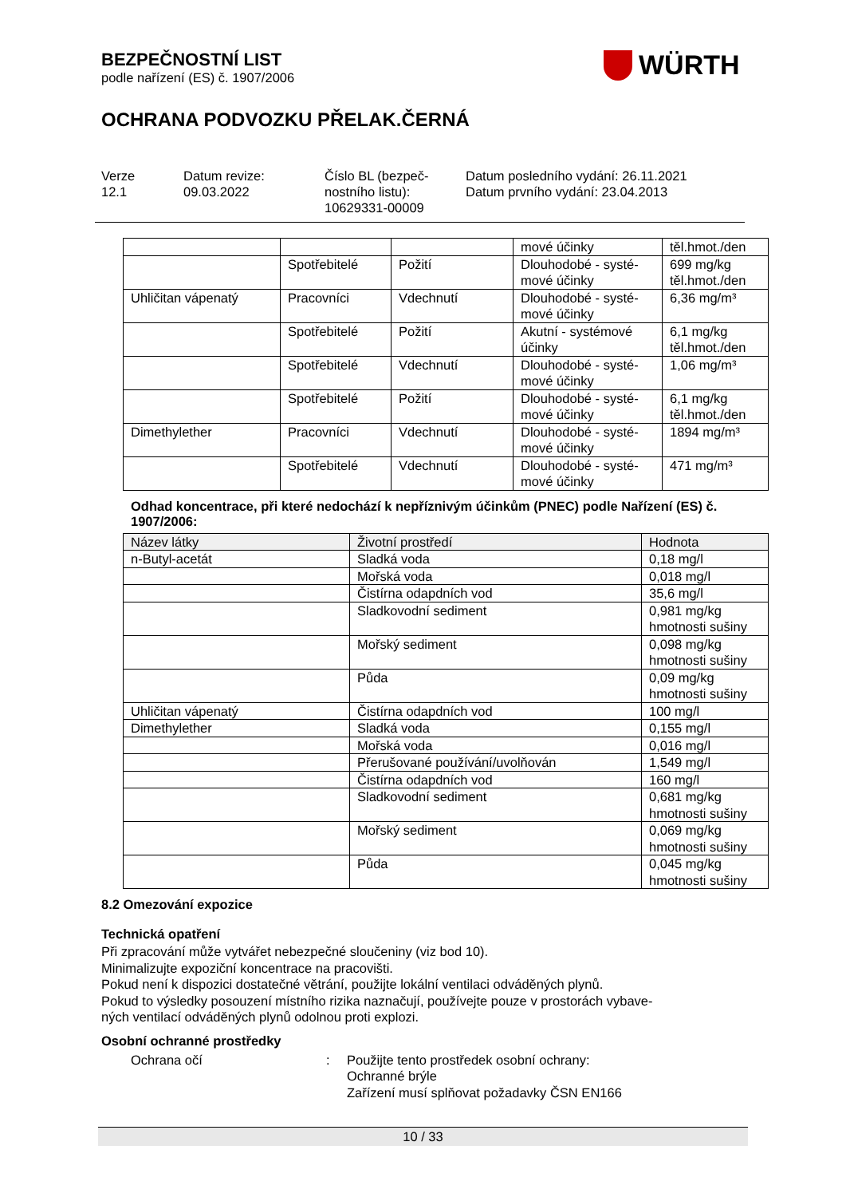BEZPEČNOSTNÍ LIST
podle nařízení (ES) č. 1907/2006
WÜRTH
OCHRANA PODVOZKU PŘELAK.ČERNÁ
Verze
12.1
Datum revize:
09.03.2022
Číslo BL (bezpeč-
nostního listu):
10629331-00009
Datum posledního vydání: 26.11.2021
Datum prvního vydání: 23.04.2013
| | | | mové účinky | těl.hmot./den |
| | Spotřebitelé | Požití | Dlouhodobé - systé- mové účinky | 699 mg/kg těl.hmot./den |
| Uhličitan vápenatý | Pracovníci | Vdechnutí | Dlouhodobé - systé- mové účinky | 6,36 mg/m³ |
| | Spotřebitelé | Požití | Akutní - systémové účinky | 6,1 mg/kg těl.hmot./den |
| | Spotřebitelé | Vdechnutí | Dlouhodobé - systé- mové účinky | 1,06 mg/m³ |
| | Spotřebitelé | Požití | Dlouhodobé - systé- mové účinky | 6,1 mg/kg těl.hmot./den |
| Dimethylether | Pracovníci | Vdechnutí | Dlouhodobé - systé- mové účinky | 1894 mg/m³ |
| | Spotřebitelé | Vdechnutí | Dlouhodobé - systé- mové účinky | 471 mg/m³ |
Odhad koncentrace, při které nedochází k nepříznivým účinkům (PNEC) podle Nařízení (ES) č. 1907/2006:
| Název látky | Životní prostředí | Hodnota |
| --- | --- | --- |
| n-Butyl-acetát | Sladká voda | 0,18 mg/l |
| | Mořská voda | 0,018 mg/l |
| | Čistírna odapdních vod | 35,6 mg/l |
| | Sladkovodní sediment | 0,981 mg/kg hmotnosti sušiny |
| | Mořský sediment | 0,098 mg/kg hmotnosti sušiny |
| | Půda | 0,09 mg/kg hmotnosti sušiny |
| Uhličitan vápenatý | Čistírna odapdních vod | 100 mg/l |
| Dimethylether | Sladká voda | 0,155 mg/l |
| | Mořská voda | 0,016 mg/l |
| | Přerušované používání/uvolňován | 1,549 mg/l |
| | Čistírna odapdních vod | 160 mg/l |
| | Sladkovodní sediment | 0,681 mg/kg hmotnosti sušiny |
| | Mořský sediment | 0,069 mg/kg hmotnosti sušiny |
| | Půda | 0,045 mg/kg hmotnosti sušiny |
8.2 Omezování expozice
Technická opatření
Při zpracování může vytvářet nebezpečné sloučeniny (viz bod 10).
Minimalizujte expoziční koncentrace na pracovišti.
Pokud není k dispozici dostatečné větrání, použijte lokální ventilaci odváděných plynů.
Pokud to výsledky posouzení místního rizika naznačují, používejte pouze v prostorách vybave-
ných ventilací odváděných plynů odolnou proti explozi.
Osobní ochranné prostředky
Ochrana očí : Použijte tento prostředek osobní ochrany:
Ochranné brýle
Zařízení musí splňovat požadavky ČSN EN166
10 / 33